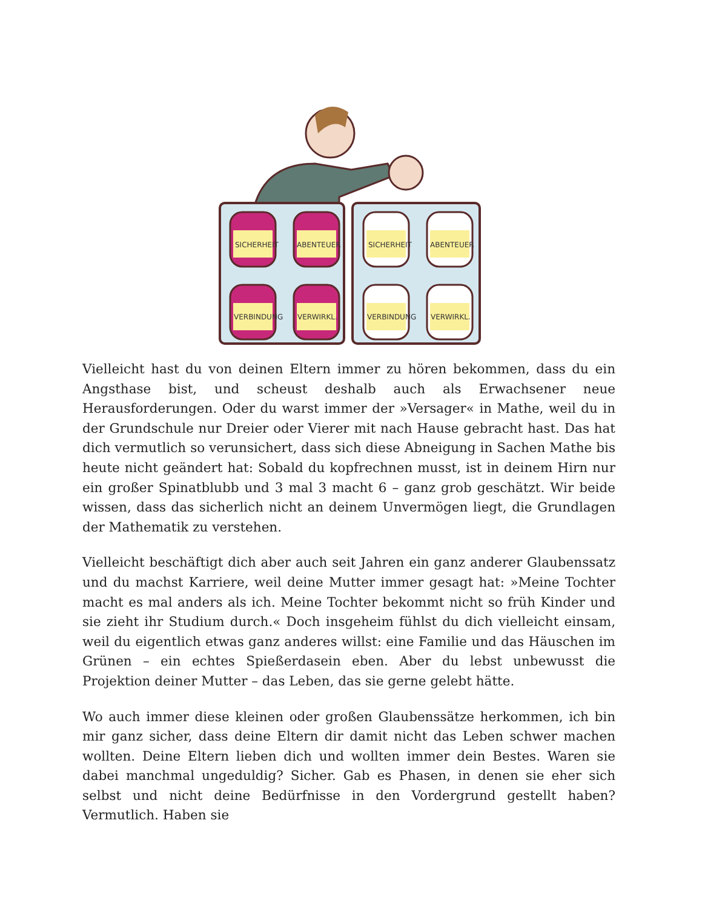SICHERHEIT
ABENTEUER
VERBINDUNG
VERWIRKL.
SICHERHEIT
ABENTEUER
VERBINDUNG
VERWIRKL.
Vielleicht hast du von deinen Eltern immer zu hören bekommen, dass du ein Angsthase bist, und scheust deshalb auch als Erwachsener neue Herausforderungen. Oder du warst immer der »Versager« in Mathe, weil du in der Grundschule nur Dreier oder Vierer mit nach Hause gebracht hast. Das hat dich vermutlich so verunsichert, dass sich diese Abneigung in Sachen Mathe bis heute nicht geändert hat: Sobald du kopfrechnen musst, ist in deinem Hirn nur ein großer Spinatblubb und 3 mal 3 macht 6 – ganz grob geschätzt. Wir beide wissen, dass das sicherlich nicht an deinem Unvermögen liegt, die Grundlagen der Mathematik zu verstehen.
Vielleicht beschäftigt dich aber auch seit Jahren ein ganz anderer Glaubenssatz und du machst Karriere, weil deine Mutter immer gesagt hat: »Meine Tochter macht es mal anders als ich. Meine Tochter bekommt nicht so früh Kinder und sie zieht ihr Studium durch.« Doch insgeheim fühlst du dich vielleicht einsam, weil du eigentlich etwas ganz anderes willst: eine Familie und das Häuschen im Grünen – ein echtes Spießerdasein eben. Aber du lebst unbewusst die Projektion deiner Mutter – das Leben, das sie gerne gelebt hätte.
Wo auch immer diese kleinen oder großen Glaubenssätze herkommen, ich bin mir ganz sicher, dass deine Eltern dir damit nicht das Leben schwer machen wollten. Deine Eltern lieben dich und wollten immer dein Bestes. Waren sie dabei manchmal ungeduldig? Sicher. Gab es Phasen, in denen sie eher sich selbst und nicht deine Bedürfnisse in den Vordergrund gestellt haben? Vermutlich. Haben sie